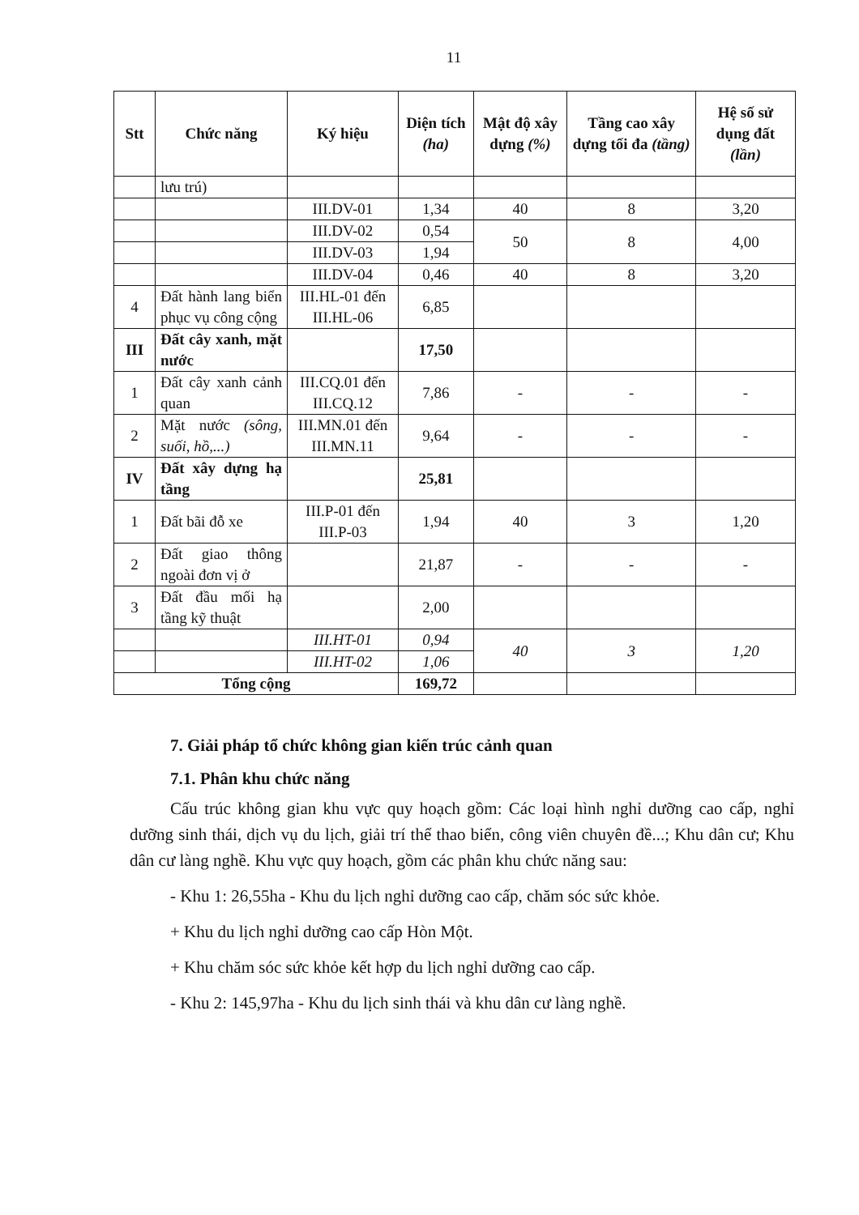11
| Stt | Chức năng | Ký hiệu | Diện tích (ha) | Mật độ xây dựng (%) | Tầng cao xây dựng tối đa (tầng) | Hệ số sử dụng đất (lần) |
| --- | --- | --- | --- | --- | --- | --- |
| | lưu trú) | | | | | |
| | | III.DV-01 | 1,34 | 40 | 8 | 3,20 |
| | | III.DV-02 | 0,54 | 50 | 8 | 4,00 |
| | | III.DV-03 | 1,94 | | | |
| | | III.DV-04 | 0,46 | 40 | 8 | 3,20 |
| 4 | Đất hành lang biển phục vụ công cộng | III.HL-01 đến III.HL-06 | 6,85 | | | |
| III | Đất cây xanh, mặt nước | | 17,50 | | | |
| 1 | Đất cây xanh cảnh quan | III.CQ.01 đến III.CQ.12 | 7,86 | - | - | - |
| 2 | Mặt nước (sông, suối, hồ,...) | III.MN.01 đến III.MN.11 | 9,64 | - | - | - |
| IV | Đất xây dựng hạ tầng | | 25,81 | | | |
| 1 | Đất bãi đỗ xe | III.P-01 đến III.P-03 | 1,94 | 40 | 3 | 1,20 |
| 2 | Đất giao thông ngoài đơn vị ở | | 21,87 | - | - | - |
| 3 | Đất đầu mối hạ tầng kỹ thuật | | 2,00 | | | |
| | | III.HT-01 | 0,94 | 40 | 3 | 1,20 |
| | | III.HT-02 | 1,06 | | | |
| Tổng cộng | | | 169,72 | | | |
7. Giải pháp tổ chức không gian kiến trúc cảnh quan
7.1. Phân khu chức năng
Cấu trúc không gian khu vực quy hoạch gồm: Các loại hình nghỉ dưỡng cao cấp, nghỉ dưỡng sinh thái, dịch vụ du lịch, giải trí thể thao biển, công viên chuyên đề...; Khu dân cư; Khu dân cư làng nghề. Khu vực quy hoạch, gồm các phân khu chức năng sau:
- Khu 1: 26,55ha - Khu du lịch nghỉ dưỡng cao cấp, chăm sóc sức khỏe.
+ Khu du lịch nghỉ dưỡng cao cấp Hòn Một.
+ Khu chăm sóc sức khỏe kết hợp du lịch nghỉ dưỡng cao cấp.
- Khu 2: 145,97ha - Khu du lịch sinh thái và khu dân cư làng nghề.